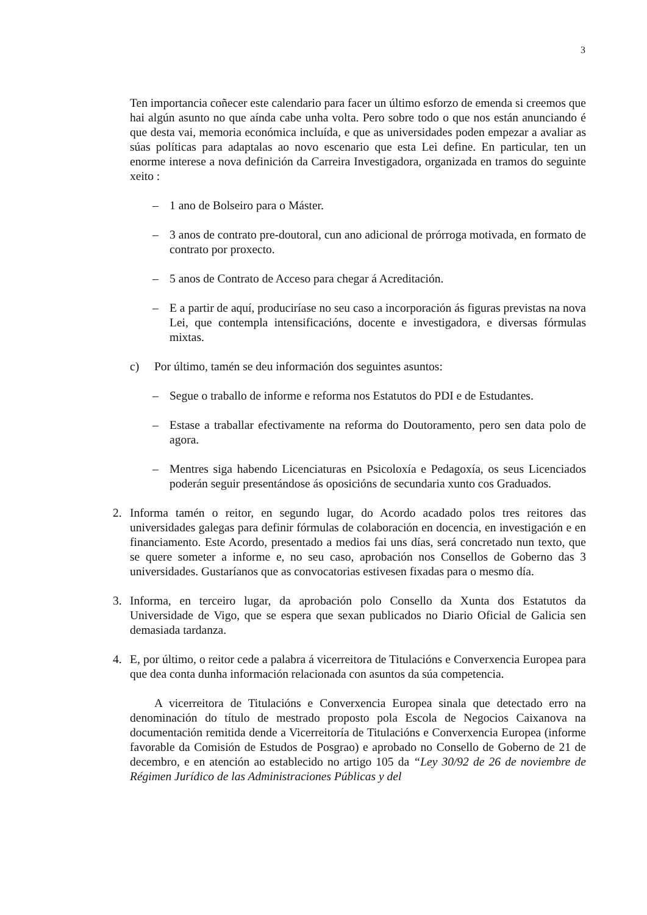3
Ten importancia coñecer este calendario para facer un último esforzo de emenda si creemos que hai algún asunto no que aínda cabe unha volta. Pero sobre todo o que nos están anunciando é que desta vai, memoria económica incluída, e que as universidades poden empezar a avaliar as súas políticas para adaptalas ao novo escenario que esta Lei define. En particular, ten un enorme interese a nova definición da Carreira Investigadora, organizada en tramos do seguinte xeito :
– 1 ano de Bolseiro para o Máster.
– 3 anos de contrato pre-doutoral, cun ano adicional de prórroga motivada, en formato de contrato por proxecto.
– 5 anos de Contrato de Acceso para chegar á Acreditación.
– E a partir de aquí, produciríase no seu caso a incorporación ás figuras previstas na nova Lei, que contempla intensificacións, docente e investigadora, e diversas fórmulas mixtas.
c) Por último, tamén se deu información dos seguintes asuntos:
– Segue o traballo de informe e reforma nos Estatutos do PDI e de Estudantes.
– Estase a traballar efectivamente na reforma do Doutoramento, pero sen data polo de agora.
– Mentres siga habendo Licenciaturas en Psicoloxía e Pedagoxía, os seus Licenciados poderán seguir presentándose ás oposicións de secundaria xunto cos Graduados.
2. Informa tamén o reitor, en segundo lugar, do Acordo acadado polos tres reitores das universidades galegas para definir fórmulas de colaboración en docencia, en investigación e en financiamento. Este Acordo, presentado a medios fai uns días, será concretado nun texto, que se quere someter a informe e, no seu caso, aprobación nos Consellos de Goberno das 3 universidades. Gustaríanos que as convocatorias estivesen fixadas para o mesmo día.
3. Informa, en terceiro lugar, da aprobación polo Consello da Xunta dos Estatutos da Universidade de Vigo, que se espera que sexan publicados no Diario Oficial de Galicia sen demasiada tardanza.
4. E, por último, o reitor cede a palabra á vicerreitora de Titulacións e Converxencia Europea para que dea conta dunha información relacionada con asuntos da súa competencia.
A vicerreitora de Titulacións e Converxencia Europea sinala que detectado erro na denominación do título de mestrado proposto pola Escola de Negocios Caixanova na documentación remitida dende a Vicerreitoría de Titulacións e Converxencia Europea (informe favorable da Comisión de Estudos de Posgrao) e aprobado no Consello de Goberno de 21 de decembro, e en atención ao establecido no artigo 105 da “Ley 30/92 de 26 de noviembre de Régimen Jurídico de las Administraciones Públicas y del